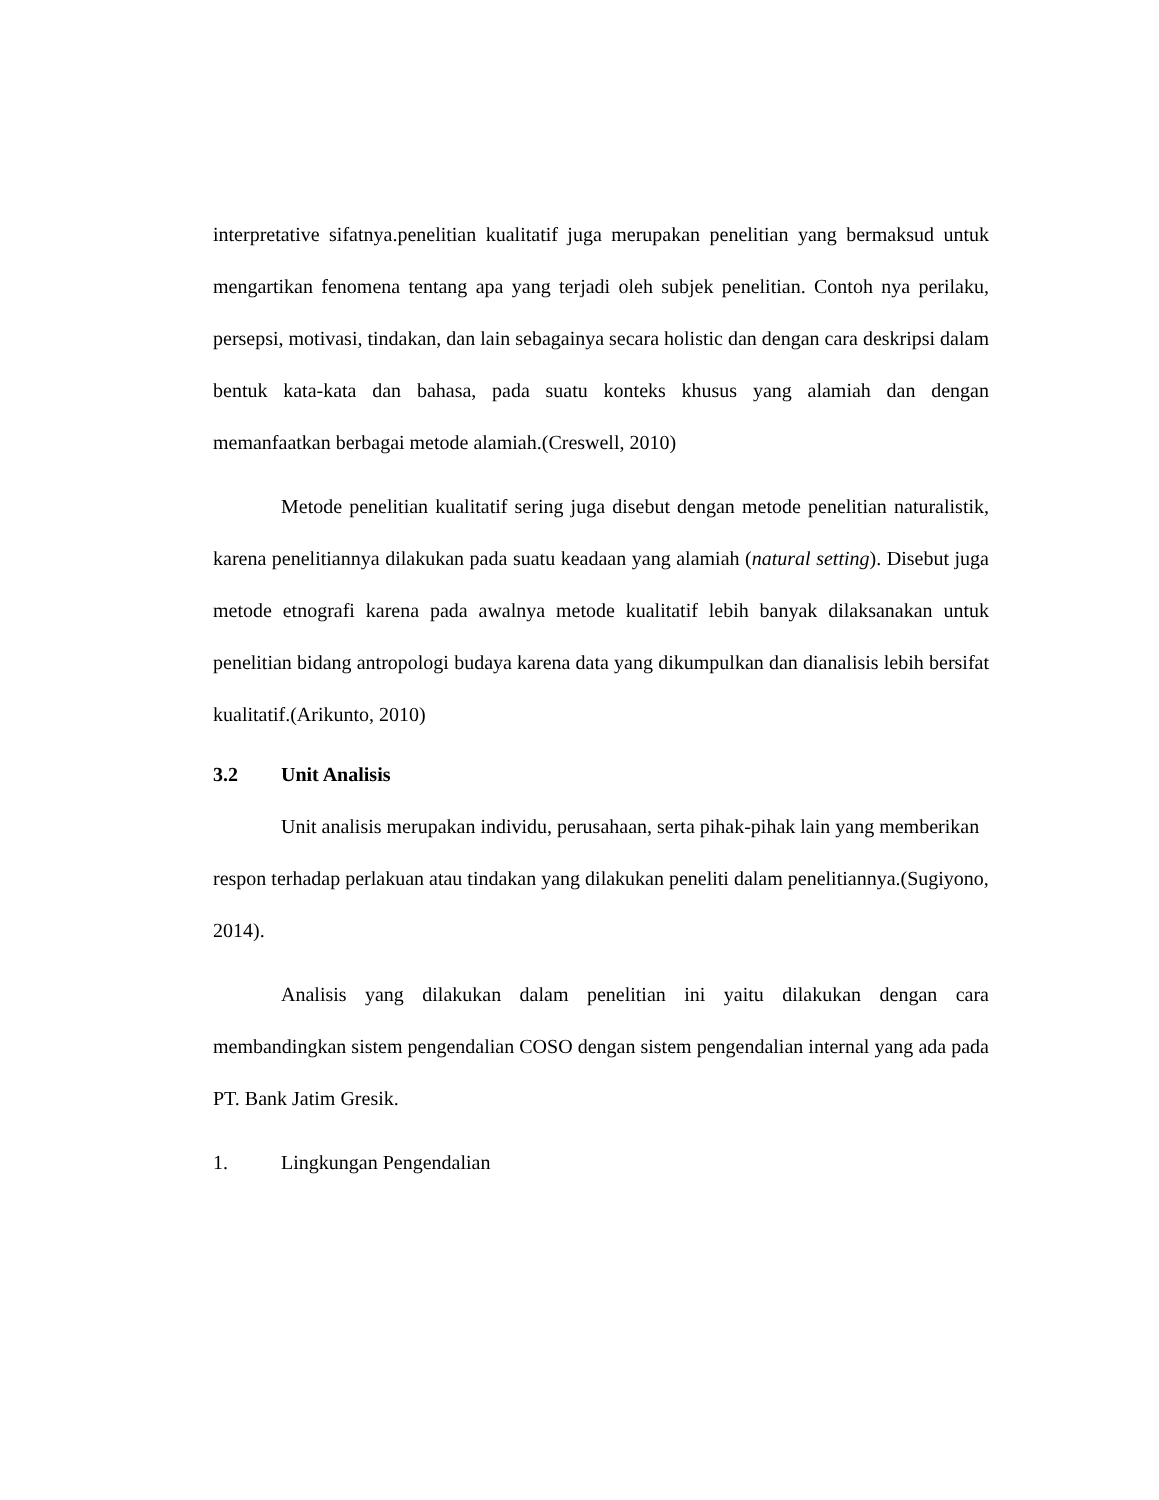interpretative sifatnya.penelitian kualitatif juga merupakan penelitian yang bermaksud untuk mengartikan fenomena tentang apa yang terjadi oleh subjek penelitian. Contoh nya perilaku, persepsi, motivasi, tindakan, dan lain sebagainya secara holistic dan dengan cara deskripsi dalam bentuk kata-kata dan bahasa, pada suatu konteks khusus yang alamiah dan dengan memanfaatkan berbagai metode alamiah.(Creswell, 2010)
Metode penelitian kualitatif sering juga disebut dengan metode penelitian naturalistik, karena penelitiannya dilakukan pada suatu keadaan yang alamiah (natural setting). Disebut juga metode etnografi karena pada awalnya metode kualitatif lebih banyak dilaksanakan untuk penelitian bidang antropologi budaya karena data yang dikumpulkan dan dianalisis lebih bersifat kualitatif.(Arikunto, 2010)
3.2 Unit Analisis
Unit analisis merupakan individu, perusahaan, serta pihak-pihak lain yang memberikan respon terhadap perlakuan atau tindakan yang dilakukan peneliti dalam penelitiannya.(Sugiyono, 2014).
Analisis yang dilakukan dalam penelitian ini yaitu dilakukan dengan cara membandingkan sistem pengendalian COSO dengan sistem pengendalian internal yang ada pada PT. Bank Jatim Gresik.
1. Lingkungan Pengendalian